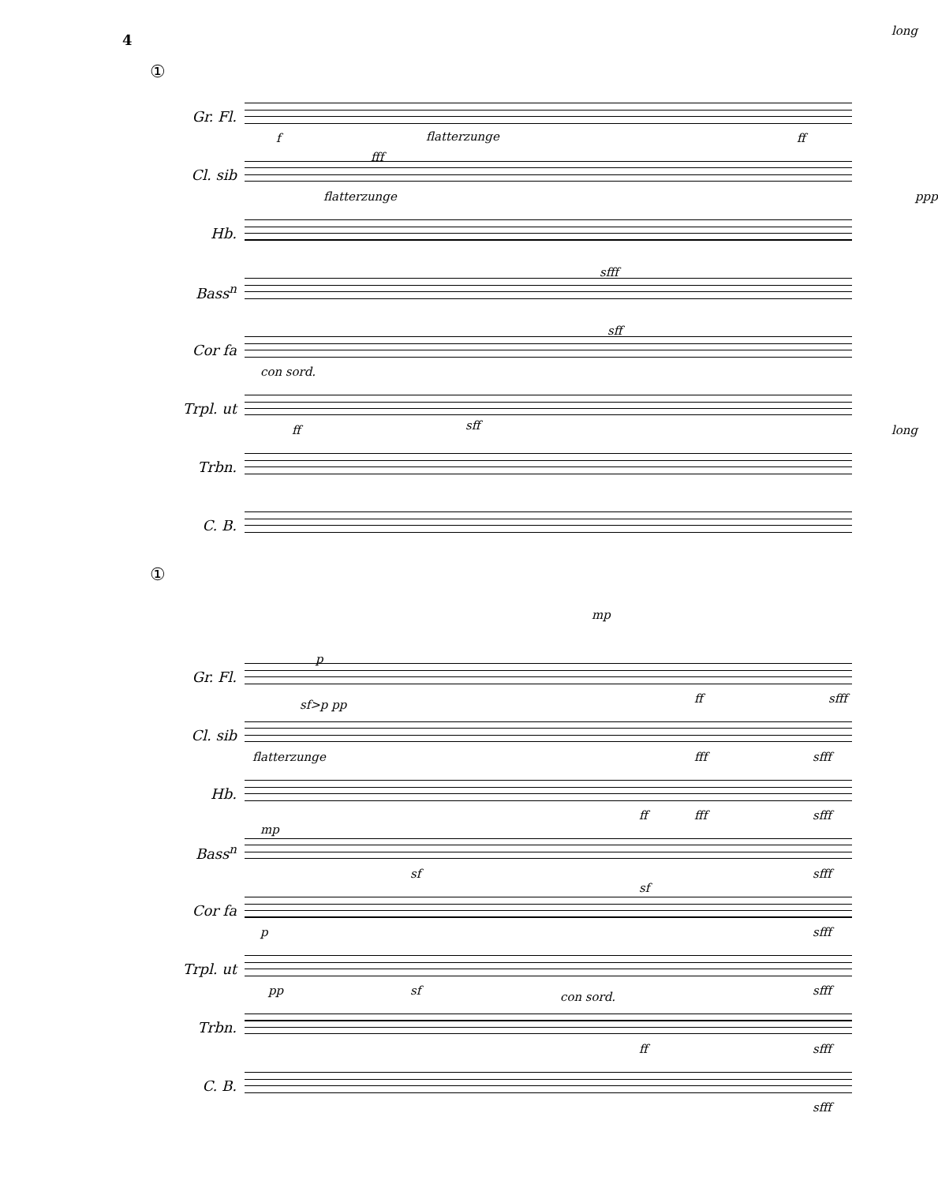4
Gr. Fl.
f ff
long
Cl. sib
fff
flatterzunge
flatterzunge ppp
Hb.
Bass<sup>n</sup>
sfff
Cor fa
sff
con sord.
Trpl. ut
ff sff long
Trbn.
C. B.
①
①
Gr. Fl.
p
mp
ff sfff
Cl. sib
sf>p pp
flatterzunge fff sfff
Hb.
ff fff sfff
Bass<sup>n</sup>
mp
sf sfff
Cor fa
p
sf
sfff
Trpl. ut
pp sf sfff
Trbn.
con sord.
ff sfff
C. B.
sfff